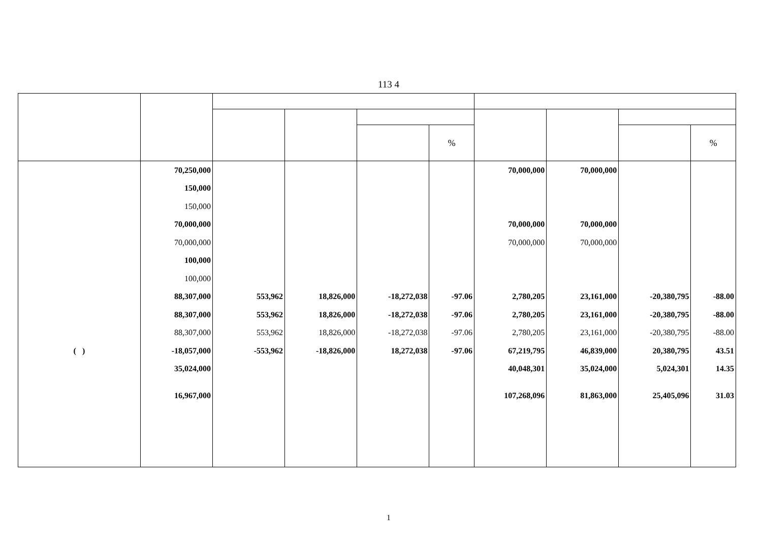113 4
| | | | | | % | | | | % |
| --- | --- | --- | --- | --- | --- | --- | --- | --- | --- |
| | 70,250,000 | | | | | 70,000,000 | 70,000,000 | | |
| | 150,000 | | | | | | | | |
| | 150,000 | | | | | | | | |
| | 70,000,000 | | | | | 70,000,000 | 70,000,000 | | |
| | 70,000,000 | | | | | 70,000,000 | 70,000,000 | | |
| | 100,000 | | | | | | | | |
| | 100,000 | | | | | | | | |
| | 88,307,000 | 553,962 | 18,826,000 | -18,272,038 | -97.06 | 2,780,205 | 23,161,000 | -20,380,795 | -88.00 |
| | 88,307,000 | 553,962 | 18,826,000 | -18,272,038 | -97.06 | 2,780,205 | 23,161,000 | -20,380,795 | -88.00 |
| | 88,307,000 | 553,962 | 18,826,000 | -18,272,038 | -97.06 | 2,780,205 | 23,161,000 | -20,380,795 | -88.00 |
| ( ) | -18,057,000 | -553,962 | -18,826,000 | 18,272,038 | -97.06 | 67,219,795 | 46,839,000 | 20,380,795 | 43.51 |
| | 35,024,000 | | | | | 40,048,301 | 35,024,000 | 5,024,301 | 14.35 |
| | 16,967,000 | | | | | 107,268,096 | 81,863,000 | 25,405,096 | 31.03 |
1